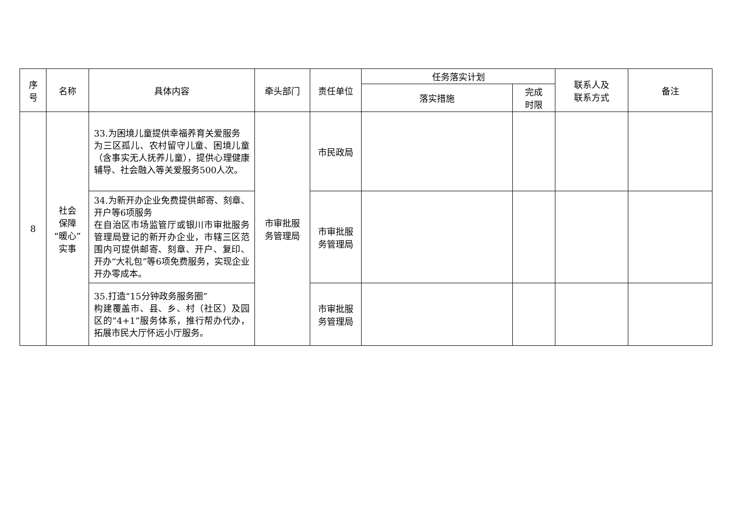| 序 号 | 名称 | 具体内容 | 牵头部门 | 责任单位 | 任务落实计划 | | 联系人及 联系方式 | 备注 |
| --- | --- | --- | --- | --- | --- | --- | --- | --- |
| | | | | | 落实措施 | 完成 时限 | | |
| 8 | 社会 保障 “暖心” 实事 | 33.为困境儿童提供幸福养育关爱服务 为三区孤儿、农村留守儿童、困境儿童（含事实无人抚养儿童），提供心理健康辅导、社会融入等关爱服务500人次。 | 市审批服 务管理局 | 市民政局 | | | | |
| | | 34.为新开办企业免费提供邮寄、刻章、开户等6项服务 在自治区市场监管厅或银川市审批服务管理局登记的新开办企业，市辖三区范围内可提供邮寄、刻章、开户、复印、开办“大礼包”等6项免费服务，实现企业开办零成本。 | | 市审批服 务管理局 | | | | |
| | | 35.打造“15分钟政务服务圈” 构建覆盖市、县、乡、村（社区）及园区的“4+1”服务体系，推行帮办代办，拓展市民大厅怀远小厅服务。 | | 市审批服 务管理局 | | | | |